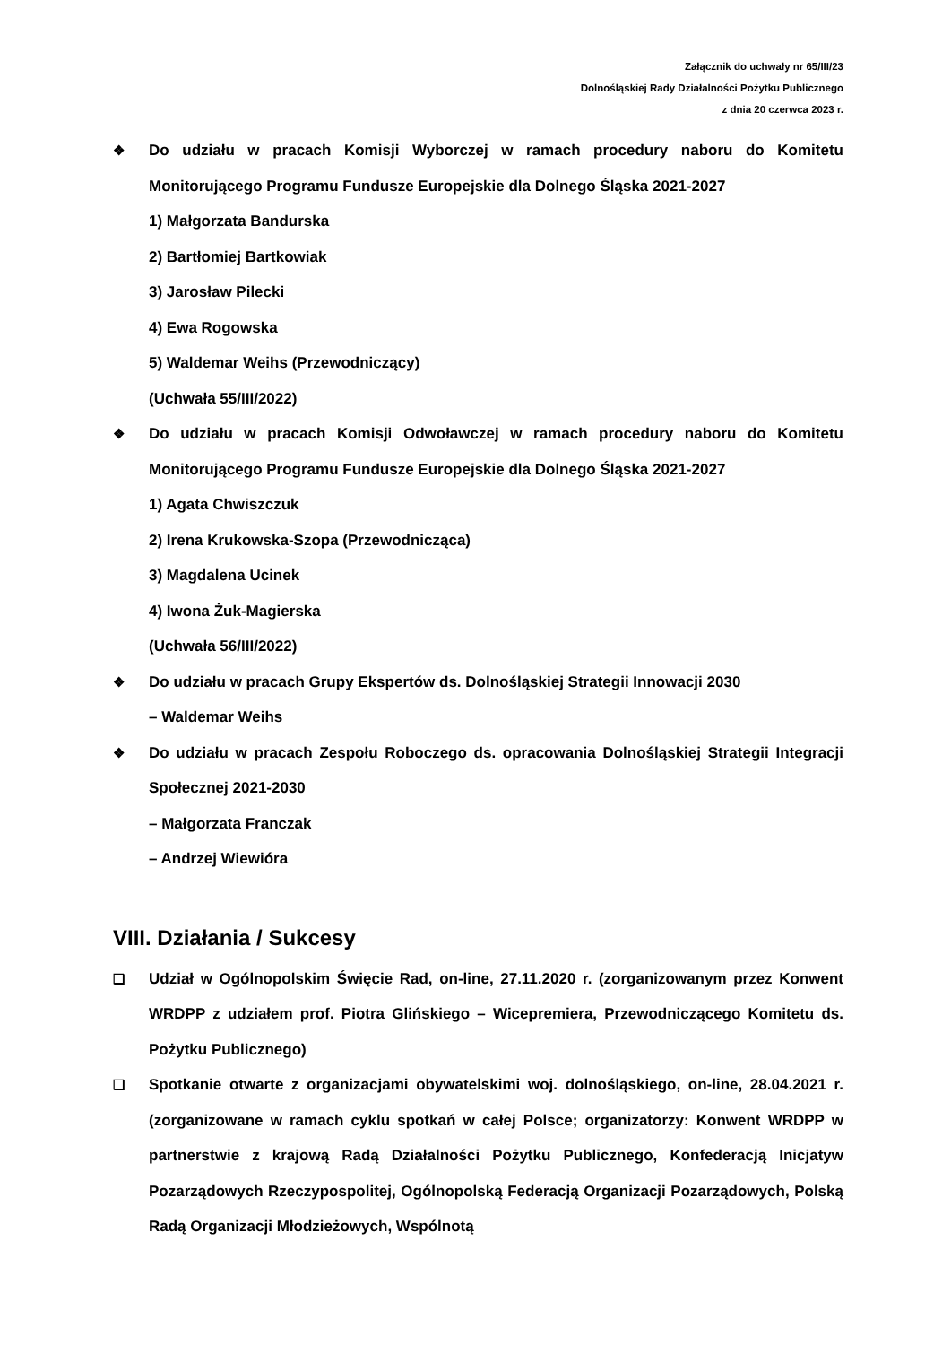Załącznik do uchwały nr 65/III/23
Dolnośląskiej Rady Działalności Pożytku Publicznego
z dnia 20 czerwca 2023 r.
❖ Do udziału w pracach Komisji Wyborczej w ramach procedury naboru do Komitetu Monitorującego Programu Fundusze Europejskie dla Dolnego Śląska 2021-2027
1) Małgorzata Bandurska
2) Bartłomiej Bartkowiak
3) Jarosław Pilecki
4) Ewa Rogowska
5) Waldemar Weihs (Przewodniczący)
(Uchwała 55/III/2022)
❖ Do udziału w pracach Komisji Odwoławczej w ramach procedury naboru do Komitetu Monitorującego Programu Fundusze Europejskie dla Dolnego Śląska 2021-2027
1) Agata Chwiszczuk
2) Irena Krukowska-Szopa (Przewodnicząca)
3) Magdalena Ucinek
4) Iwona Żuk-Magierska
(Uchwała 56/III/2022)
❖ Do udziału w pracach Grupy Ekspertów ds. Dolnośląskiej Strategii Innowacji 2030
– Waldemar Weihs
❖ Do udziału w pracach Zespołu Roboczego ds. opracowania Dolnośląskiej Strategii Integracji Społecznej 2021-2030
– Małgorzata Franczak
– Andrzej Wiewióra
VIII. Działania / Sukcesy
❑ Udział w Ogólnopolskim Święcie Rad, on-line, 27.11.2020 r. (zorganizowanym przez Konwent WRDPP z udziałem prof. Piotra Glińskiego – Wicepremiera, Przewodniczącego Komitetu ds. Pożytku Publicznego)
❑ Spotkanie otwarte z organizacjami obywatelskimi woj. dolnośląskiego, on-line, 28.04.2021 r. (zorganizowane w ramach cyklu spotkań w całej Polsce; organizatorzy: Konwent WRDPP w partnerstwie z krajową Radą Działalności Pożytku Publicznego, Konfederacją Inicjatyw Pozarządowych Rzeczypospolitej, Ogólnopolską Federacją Organizacji Pozarządowych, Polską Radą Organizacji Młodzieżowych, Wspólnotą